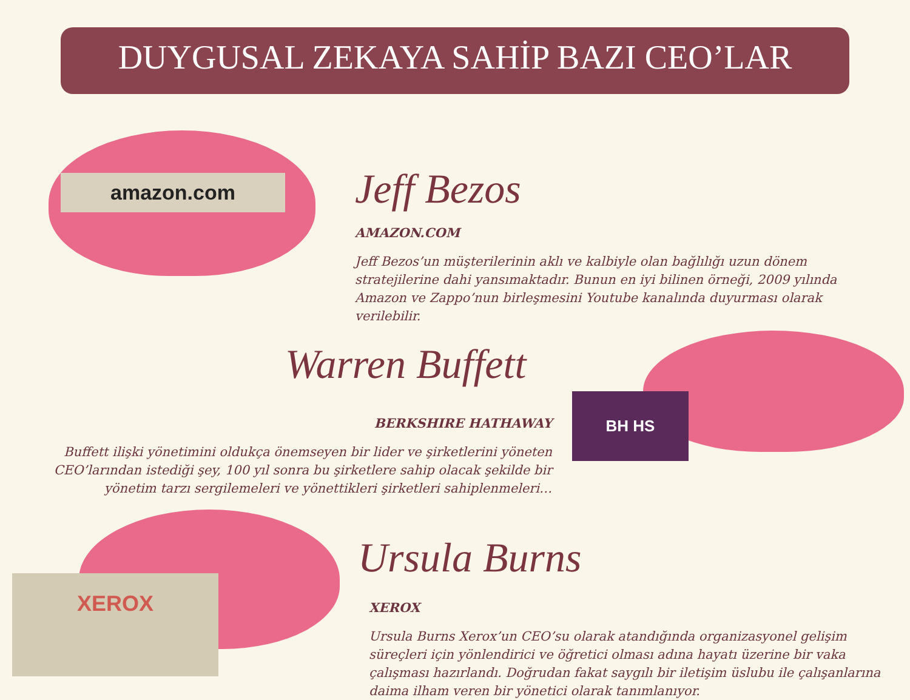amazon.com
BH HS
XEROX
DUYGUSAL ZEKAYA SAHİP BAZI CEO’LAR
Jeff Bezos
AMAZON.COM
Jeff Bezos’un müşterilerinin aklı ve kalbiyle olan bağlılığı uzun dönem stratejilerine dahi yansımaktadır. Bunun en iyi bilinen örneği, 2009 yılında Amazon ve Zappo’nun birleşmesini Youtube kanalında duyurması olarak verilebilir.
Warren Buffett
BERKSHIRE HATHAWAY
Buffett ilişki yönetimini oldukça önemseyen bir lider ve şirketlerini yöneten CEO’larından istediği şey, 100 yıl sonra bu şirketlere sahip olacak şekilde bir yönetim tarzı sergilemeleri ve yönettikleri şirketleri sahiplenmeleri…
Ursula Burns
XEROX
Ursula Burns Xerox’un CEO’su olarak atandığında organizasyonel gelişim süreçleri için yönlendirici ve öğretici olması adına hayatı üzerine bir vaka çalışması hazırlandı. Doğrudan fakat saygılı bir iletişim üslubu ile çalışanlarına daima ilham veren bir yönetici olarak tanımlanıyor.